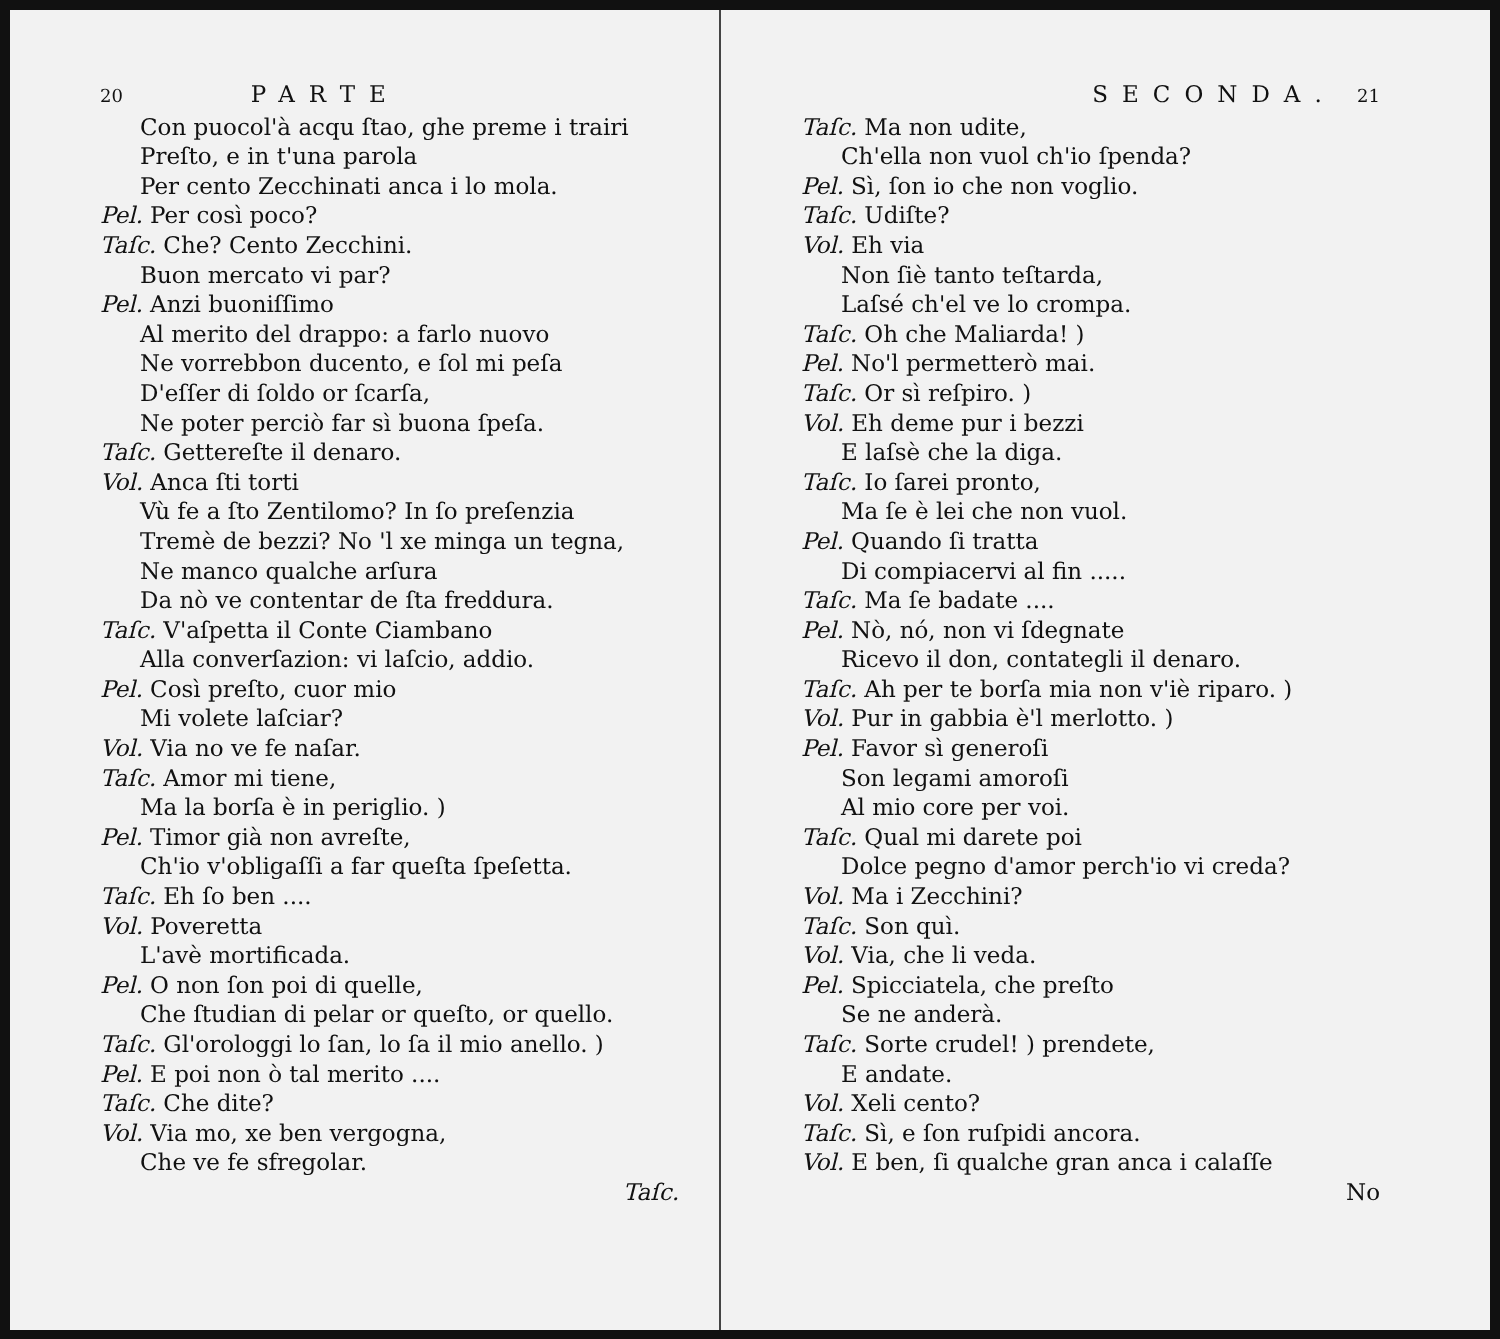20 PARTE
Con puocol'à acqu ſtao, ghe preme i trairi
Preſto, e in t'una parola
Per cento Zecchinati anca i lo mola.
Pel. Per così poco?
Taſc. Che? Cento Zecchini.
Buon mercato vi par?
Pel. Anzi buoniſſimo
Al merito del drappo: a farlo nuovo
Ne vorrebbon ducento, e ſol mi peſa
D'eſſer di ſoldo or ſcarſa,
Ne poter perciò far sì buona ſpeſa.
Taſc. Gettereſte il denaro.
Vol. Anca ſti torti
Vù fe a ſto Zentilomo? In ſo preſenzia
Tremè de bezzi? No 'l xe minga un tegna,
Ne manco qualche arſura
Da nò ve contentar de ſta freddura.
Taſc. V'aſpetta il Conte Ciambano
Alla converſazion: vi laſcio, addio.
Pel. Così preſto, cuor mio
Mi volete laſciar?
Vol. Via no ve fe naſar.
Taſc. Amor mi tiene,
Ma la borſa è in periglio. )
Pel. Timor già non avreſte,
Ch'io v'obligaſſi a far queſta ſpeſetta.
Taſc. Eh ſo ben ....
Vol. Poveretta
L'avè mortificada.
Pel. O non ſon poi di quelle,
Che ſtudian di pelar or queſto, or quello.
Taſc. Gl'orologgi lo ſan, lo ſa il mio anello. )
Pel. E poi non ò tal merito ....
Taſc. Che dite?
Vol. Via mo, xe ben vergogna,
Che ve fe sfregolar.
Taſc.
SECONDA. 21
Taſc. Ma non udite,
Ch'ella non vuol ch'io ſpenda?
Pel. Sì, ſon io che non voglio.
Taſc. Udiſte?
Vol. Eh via
Non ſiè tanto teſtarda,
Laſsé ch'el ve lo crompa.
Taſc. Oh che Maliarda! )
Pel. No'l permetterò mai.
Taſc. Or sì reſpiro. )
Vol. Eh deme pur i bezzi
E laſsè che la diga.
Taſc. Io ſarei pronto,
Ma ſe è lei che non vuol.
Pel. Quando ſi tratta
Di compiacervi al fin .....
Taſc. Ma ſe badate ....
Pel. Nò, nó, non vi ſdegnate
Ricevo il don, contategli il denaro.
Taſc. Ah per te borſa mia non v'iè riparo. )
Vol. Pur in gabbia è'l merlotto. )
Pel. Favor sì generoſi
Son legami amoroſi
Al mio core per voi.
Taſc. Qual mi darete poi
Dolce pegno d'amor perch'io vi creda?
Vol. Ma i Zecchini?
Taſc. Son quì.
Vol. Via, che li veda.
Pel. Spicciatela, che preſto
Se ne anderà.
Taſc. Sorte crudel! ) prendete,
E andate.
Vol. Xeli cento?
Taſc. Sì, e ſon ruſpidi ancora.
Vol. E ben, ſi qualche gran anca i calaſſe
No